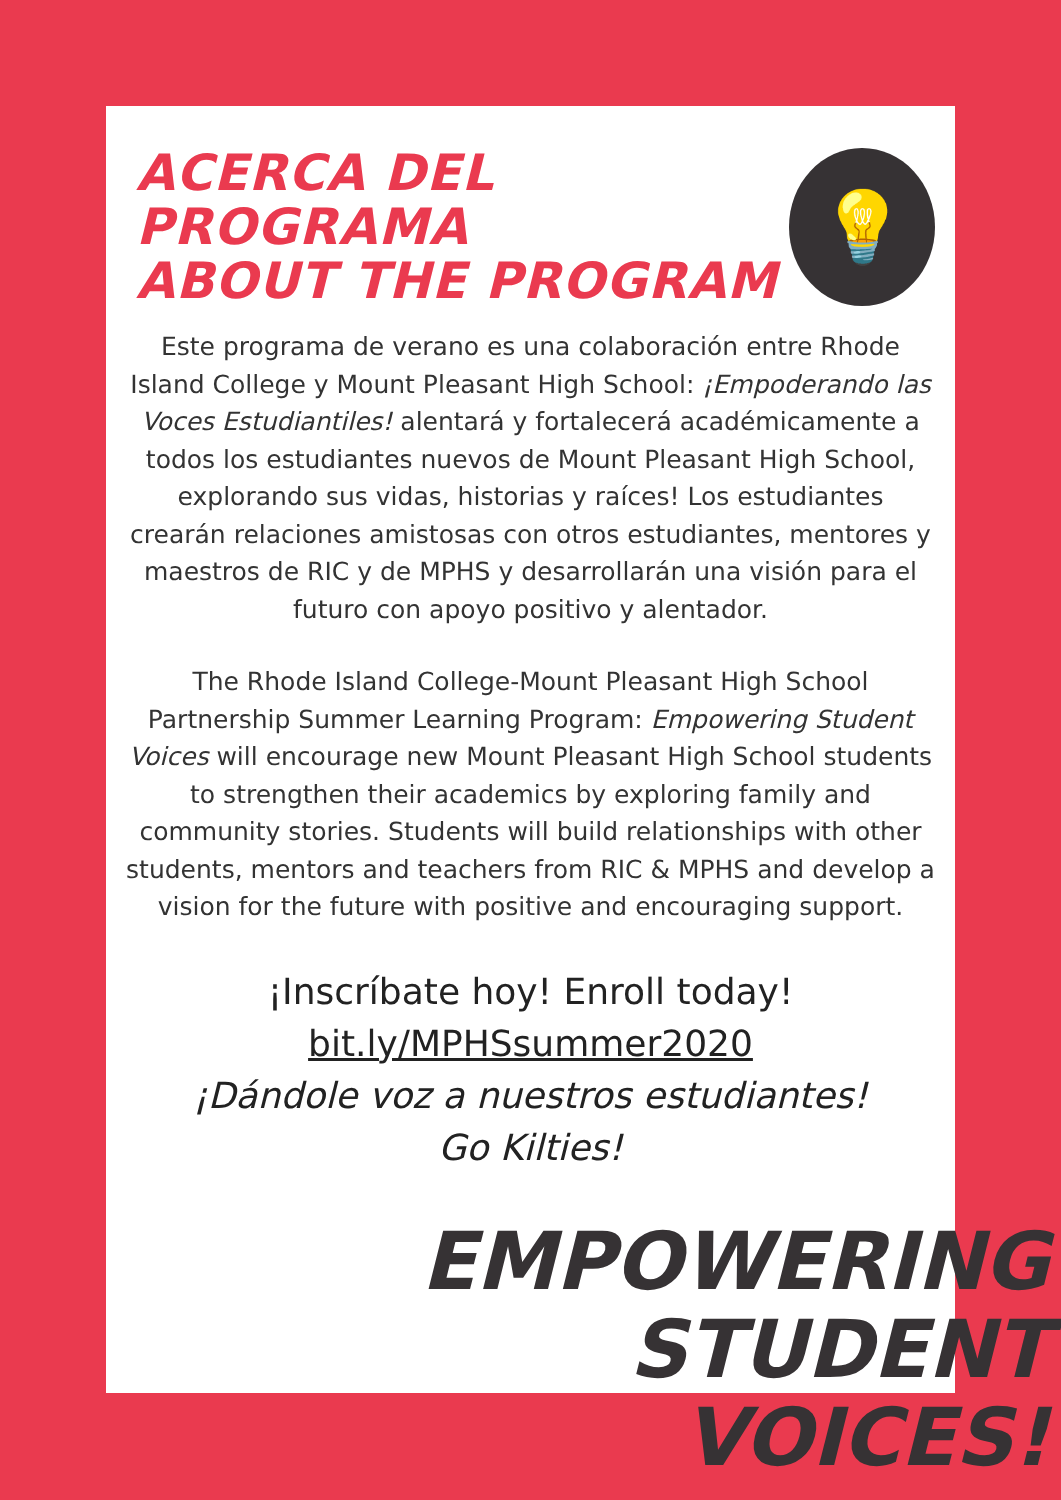ACERCA DEL PROGRAMA
ABOUT THE PROGRAM
💡
Este programa de verano es una colaboración entre Rhode Island College y Mount Pleasant High School: ¡Empoderando las Voces Estudiantiles! alentará y fortalecerá académicamente a todos los estudiantes nuevos de Mount Pleasant High School, explorando sus vidas, historias y raíces! Los estudiantes crearán relaciones amistosas con otros estudiantes, mentores y maestros de RIC y de MPHS y desarrollarán una visión para el futuro con apoyo positivo y alentador.
The Rhode Island College-Mount Pleasant High School Partnership Summer Learning Program: Empowering Student Voices will encourage new Mount Pleasant High School students to strengthen their academics by exploring family and community stories. Students will build relationships with other students, mentors and teachers from RIC & MPHS and develop a vision for the future with positive and encouraging support.
¡Inscríbate hoy! Enroll today!
bit.ly/MPHSsummer2020
¡Dándole voz a nuestros estudiantes!
Go Kilties!
EMPOWERING
STUDENT
VOICES!